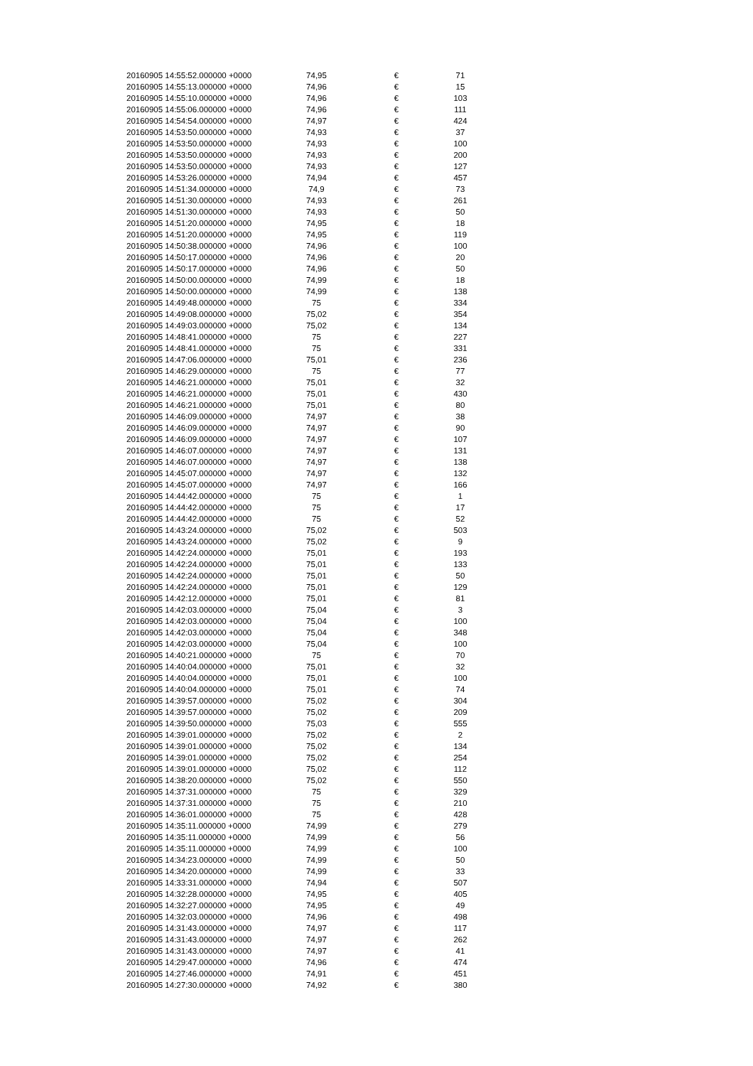| 20160905 14:55:52.000000 +0000 | 74,95 | € | 71 |
| 20160905 14:55:13.000000 +0000 | 74,96 | € | 15 |
| 20160905 14:55:10.000000 +0000 | 74,96 | € | 103 |
| 20160905 14:55:06.000000 +0000 | 74,96 | € | 111 |
| 20160905 14:54:54.000000 +0000 | 74,97 | € | 424 |
| 20160905 14:53:50.000000 +0000 | 74,93 | € | 37 |
| 20160905 14:53:50.000000 +0000 | 74,93 | € | 100 |
| 20160905 14:53:50.000000 +0000 | 74,93 | € | 200 |
| 20160905 14:53:50.000000 +0000 | 74,93 | € | 127 |
| 20160905 14:53:26.000000 +0000 | 74,94 | € | 457 |
| 20160905 14:51:34.000000 +0000 | 74,9 | € | 73 |
| 20160905 14:51:30.000000 +0000 | 74,93 | € | 261 |
| 20160905 14:51:30.000000 +0000 | 74,93 | € | 50 |
| 20160905 14:51:20.000000 +0000 | 74,95 | € | 18 |
| 20160905 14:51:20.000000 +0000 | 74,95 | € | 119 |
| 20160905 14:50:38.000000 +0000 | 74,96 | € | 100 |
| 20160905 14:50:17.000000 +0000 | 74,96 | € | 20 |
| 20160905 14:50:17.000000 +0000 | 74,96 | € | 50 |
| 20160905 14:50:00.000000 +0000 | 74,99 | € | 18 |
| 20160905 14:50:00.000000 +0000 | 74,99 | € | 138 |
| 20160905 14:49:48.000000 +0000 | 75 | € | 334 |
| 20160905 14:49:08.000000 +0000 | 75,02 | € | 354 |
| 20160905 14:49:03.000000 +0000 | 75,02 | € | 134 |
| 20160905 14:48:41.000000 +0000 | 75 | € | 227 |
| 20160905 14:48:41.000000 +0000 | 75 | € | 331 |
| 20160905 14:47:06.000000 +0000 | 75,01 | € | 236 |
| 20160905 14:46:29.000000 +0000 | 75 | € | 77 |
| 20160905 14:46:21.000000 +0000 | 75,01 | € | 32 |
| 20160905 14:46:21.000000 +0000 | 75,01 | € | 430 |
| 20160905 14:46:21.000000 +0000 | 75,01 | € | 80 |
| 20160905 14:46:09.000000 +0000 | 74,97 | € | 38 |
| 20160905 14:46:09.000000 +0000 | 74,97 | € | 90 |
| 20160905 14:46:09.000000 +0000 | 74,97 | € | 107 |
| 20160905 14:46:07.000000 +0000 | 74,97 | € | 131 |
| 20160905 14:46:07.000000 +0000 | 74,97 | € | 138 |
| 20160905 14:45:07.000000 +0000 | 74,97 | € | 132 |
| 20160905 14:45:07.000000 +0000 | 74,97 | € | 166 |
| 20160905 14:44:42.000000 +0000 | 75 | € | 1 |
| 20160905 14:44:42.000000 +0000 | 75 | € | 17 |
| 20160905 14:44:42.000000 +0000 | 75 | € | 52 |
| 20160905 14:43:24.000000 +0000 | 75,02 | € | 503 |
| 20160905 14:43:24.000000 +0000 | 75,02 | € | 9 |
| 20160905 14:42:24.000000 +0000 | 75,01 | € | 193 |
| 20160905 14:42:24.000000 +0000 | 75,01 | € | 133 |
| 20160905 14:42:24.000000 +0000 | 75,01 | € | 50 |
| 20160905 14:42:24.000000 +0000 | 75,01 | € | 129 |
| 20160905 14:42:12.000000 +0000 | 75,01 | € | 81 |
| 20160905 14:42:03.000000 +0000 | 75,04 | € | 3 |
| 20160905 14:42:03.000000 +0000 | 75,04 | € | 100 |
| 20160905 14:42:03.000000 +0000 | 75,04 | € | 348 |
| 20160905 14:42:03.000000 +0000 | 75,04 | € | 100 |
| 20160905 14:40:21.000000 +0000 | 75 | € | 70 |
| 20160905 14:40:04.000000 +0000 | 75,01 | € | 32 |
| 20160905 14:40:04.000000 +0000 | 75,01 | € | 100 |
| 20160905 14:40:04.000000 +0000 | 75,01 | € | 74 |
| 20160905 14:39:57.000000 +0000 | 75,02 | € | 304 |
| 20160905 14:39:57.000000 +0000 | 75,02 | € | 209 |
| 20160905 14:39:50.000000 +0000 | 75,03 | € | 555 |
| 20160905 14:39:01.000000 +0000 | 75,02 | € | 2 |
| 20160905 14:39:01.000000 +0000 | 75,02 | € | 134 |
| 20160905 14:39:01.000000 +0000 | 75,02 | € | 254 |
| 20160905 14:39:01.000000 +0000 | 75,02 | € | 112 |
| 20160905 14:38:20.000000 +0000 | 75,02 | € | 550 |
| 20160905 14:37:31.000000 +0000 | 75 | € | 329 |
| 20160905 14:37:31.000000 +0000 | 75 | € | 210 |
| 20160905 14:36:01.000000 +0000 | 75 | € | 428 |
| 20160905 14:35:11.000000 +0000 | 74,99 | € | 279 |
| 20160905 14:35:11.000000 +0000 | 74,99 | € | 56 |
| 20160905 14:35:11.000000 +0000 | 74,99 | € | 100 |
| 20160905 14:34:23.000000 +0000 | 74,99 | € | 50 |
| 20160905 14:34:20.000000 +0000 | 74,99 | € | 33 |
| 20160905 14:33:31.000000 +0000 | 74,94 | € | 507 |
| 20160905 14:32:28.000000 +0000 | 74,95 | € | 405 |
| 20160905 14:32:27.000000 +0000 | 74,95 | € | 49 |
| 20160905 14:32:03.000000 +0000 | 74,96 | € | 498 |
| 20160905 14:31:43.000000 +0000 | 74,97 | € | 117 |
| 20160905 14:31:43.000000 +0000 | 74,97 | € | 262 |
| 20160905 14:31:43.000000 +0000 | 74,97 | € | 41 |
| 20160905 14:29:47.000000 +0000 | 74,96 | € | 474 |
| 20160905 14:27:46.000000 +0000 | 74,91 | € | 451 |
| 20160905 14:27:30.000000 +0000 | 74,92 | € | 380 |